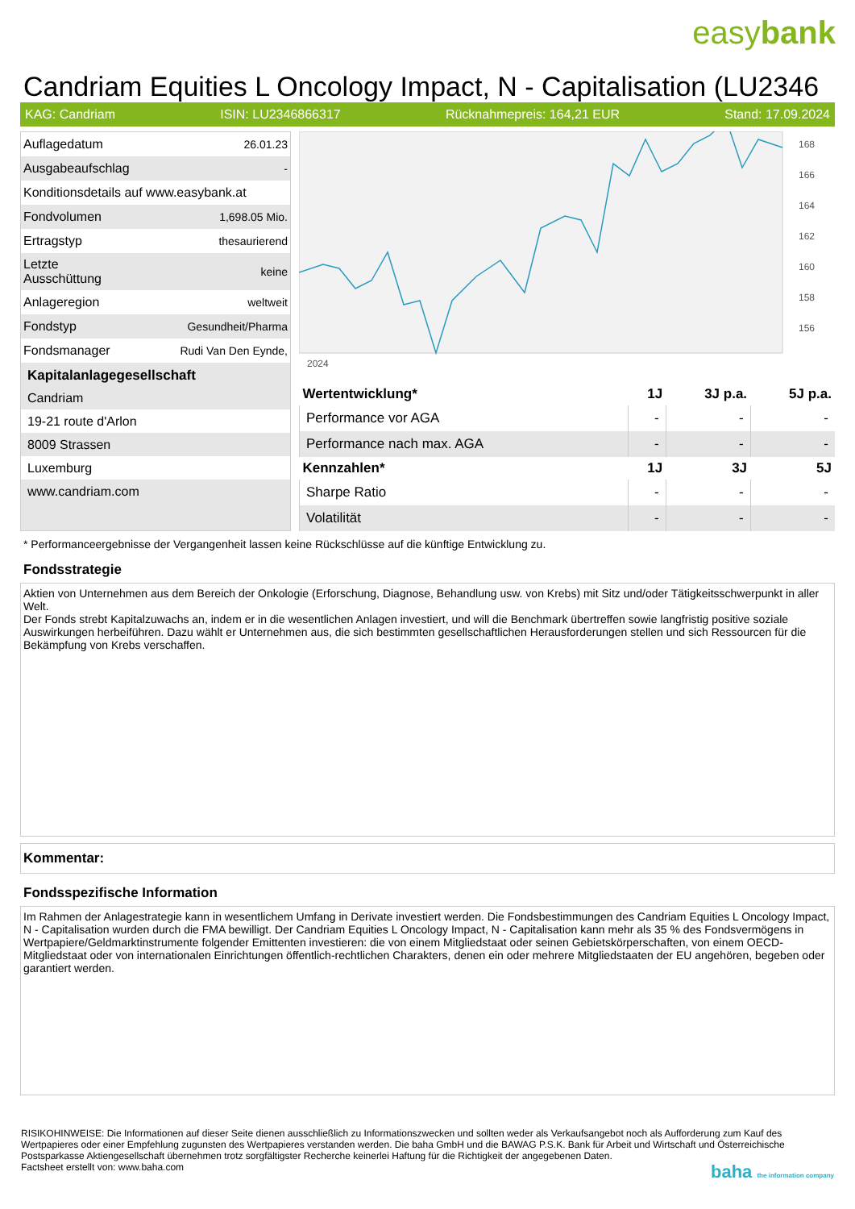easybank
Candriam Equities L Oncology Impact, N - Capitalisation (LU2346
KAG: Candriam ISIN: LU2346866317 Rücknahmepreis: 164,21 EUR Stand: 17.09.2024
| Auflagedatum | 26.01.23 |
| Ausgabeaufschlag | - |
| Konditionsdetails auf www.easybank.at | |
| Fondvolumen | 1,698.05 Mio. |
| Ertragstyp | thesaurierend |
| Letzte Ausschüttung | keine |
| Anlageregion | weltweit |
| Fondstyp | Gesundheit/Pharma |
| Fondsmanager | Rudi Van Den Eynde, |
Kapitalanlagegesellschaft
Candriam
19-21 route d'Arlon
8009 Strassen
Luxemburg
www.candriam.com
168
166
164
162
160
158
156
2024
| Wertentwicklung* | 1J | 3J p.a. | 5J p.a. |
| --- | --- | --- | --- |
| Performance vor AGA | - | - | - |
| Performance nach max. AGA | - | - | - |
| Kennzahlen* | 1J | 3J | 5J |
| Sharpe Ratio | - | - | - |
| Volatilität | - | - | - |
* Performanceergebnisse der Vergangenheit lassen keine Rückschlüsse auf die künftige Entwicklung zu.
Fondsstrategie
Aktien von Unternehmen aus dem Bereich der Onkologie (Erforschung, Diagnose, Behandlung usw. von Krebs) mit Sitz und/oder Tätigkeitsschwerpunkt in aller Welt.
Der Fonds strebt Kapitalzuwachs an, indem er in die wesentlichen Anlagen investiert, und will die Benchmark übertreffen sowie langfristig positive soziale Auswirkungen herbeiführen. Dazu wählt er Unternehmen aus, die sich bestimmten gesellschaftlichen Herausforderungen stellen und sich Ressourcen für die Bekämpfung von Krebs verschaffen.
Kommentar:
Fondsspezifische Information
Im Rahmen der Anlagestrategie kann in wesentlichem Umfang in Derivate investiert werden. Die Fondsbestimmungen des Candriam Equities L Oncology Impact, N - Capitalisation wurden durch die FMA bewilligt. Der Candriam Equities L Oncology Impact, N - Capitalisation kann mehr als 35 % des Fondsvermögens in Wertpapiere/Geldmarktinstrumente folgender Emittenten investieren: die von einem Mitgliedstaat oder seinen Gebietskörperschaften, von einem OECD-Mitgliedstaat oder von internationalen Einrichtungen öffentlich-rechtlichen Charakters, denen ein oder mehrere Mitgliedstaaten der EU angehören, begeben oder garantiert werden.
RISIKOHINWEISE: Die Informationen auf dieser Seite dienen ausschließlich zu Informationszwecken und sollten weder als Verkaufsangebot noch als Aufforderung zum Kauf des Wertpapieres oder einer Empfehlung zugunsten des Wertpapieres verstanden werden. Die baha GmbH und die BAWAG P.S.K. Bank für Arbeit und Wirtschaft und Österreichische Postsparkasse Aktiengesellschaft übernehmen trotz sorgfältigster Recherche keinerlei Haftung für die Richtigkeit der angegebenen Daten.
Factsheet erstellt von: www.baha.com baha the information company